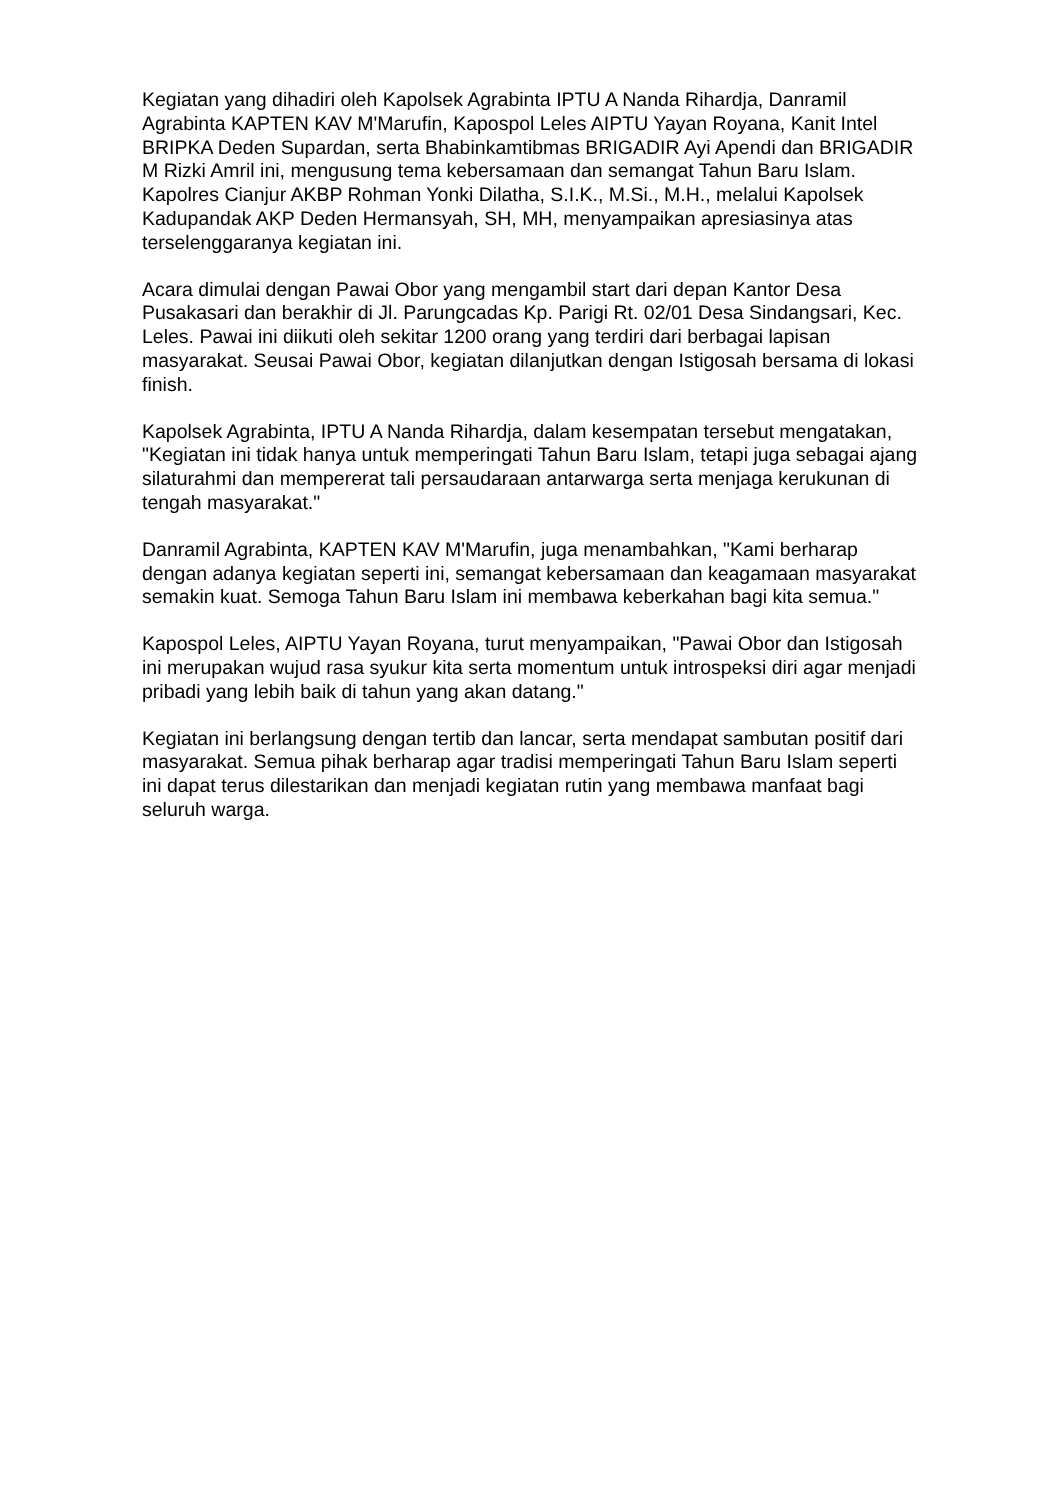Kegiatan yang dihadiri oleh Kapolsek Agrabinta IPTU A Nanda Rihardja, Danramil Agrabinta KAPTEN KAV M'Marufin, Kapospol Leles AIPTU Yayan Royana, Kanit Intel BRIPKA Deden Supardan, serta Bhabinkamtibmas BRIGADIR Ayi Apendi dan BRIGADIR M Rizki Amril ini, mengusung tema kebersamaan dan semangat Tahun Baru Islam. Kapolres Cianjur AKBP Rohman Yonki Dilatha, S.I.K., M.Si., M.H., melalui Kapolsek Kadupandak AKP Deden Hermansyah, SH, MH, menyampaikan apresiasinya atas terselenggaranya kegiatan ini.
Acara dimulai dengan Pawai Obor yang mengambil start dari depan Kantor Desa Pusakasari dan berakhir di Jl. Parungcadas Kp. Parigi Rt. 02/01 Desa Sindangsari, Kec. Leles. Pawai ini diikuti oleh sekitar 1200 orang yang terdiri dari berbagai lapisan masyarakat. Seusai Pawai Obor, kegiatan dilanjutkan dengan Istigosah bersama di lokasi finish.
Kapolsek Agrabinta, IPTU A Nanda Rihardja, dalam kesempatan tersebut mengatakan, "Kegiatan ini tidak hanya untuk memperingati Tahun Baru Islam, tetapi juga sebagai ajang silaturahmi dan mempererat tali persaudaraan antarwarga serta menjaga kerukunan di tengah masyarakat."
Danramil Agrabinta, KAPTEN KAV M'Marufin, juga menambahkan, "Kami berharap dengan adanya kegiatan seperti ini, semangat kebersamaan dan keagamaan masyarakat semakin kuat. Semoga Tahun Baru Islam ini membawa keberkahan bagi kita semua."
Kapospol Leles, AIPTU Yayan Royana, turut menyampaikan, "Pawai Obor dan Istigosah ini merupakan wujud rasa syukur kita serta momentum untuk introspeksi diri agar menjadi pribadi yang lebih baik di tahun yang akan datang."
Kegiatan ini berlangsung dengan tertib dan lancar, serta mendapat sambutan positif dari masyarakat. Semua pihak berharap agar tradisi memperingati Tahun Baru Islam seperti ini dapat terus dilestarikan dan menjadi kegiatan rutin yang membawa manfaat bagi seluruh warga.